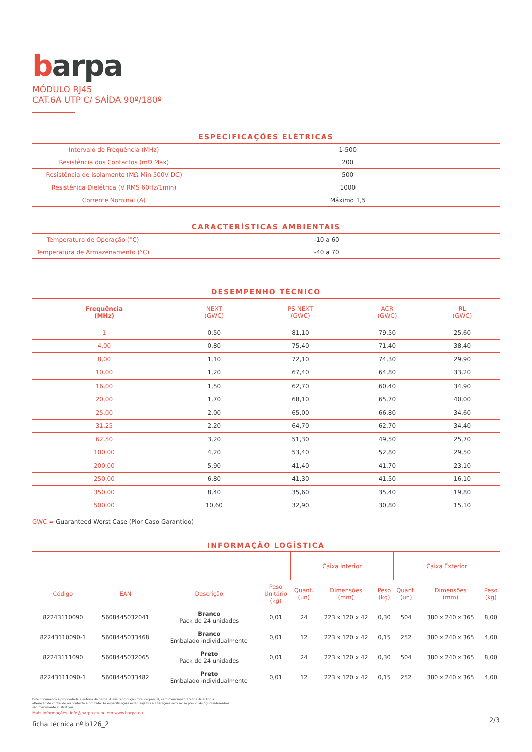barpa
MÓDULO RJ45
CAT.6A UTP C/ SAÍDA 90º/180º
ESPECIFICAÇÕES ELÉTRICAS
| Intervalo de Frequência (MHz) | 1-500 |
| Resistência dos Contactos (mΩ Max) | 200 |
| Resistência de Isolamento (MΩ Min 500V DC) | 500 |
| Resistênica Dielétrica (V RMS 60Hz/1min) | 1000 |
| Corrente Nominal (A) | Máximo 1,5 |
CARACTERÍSTICAS AMBIENTAIS
| Temperatura de Operação (°C) | -10 a 60 |
| Temperatura de Armazenamento (°C) | -40 a 70 |
DESEMPENHO TÉCNICO
| Frequência (MHz) | NEXT (GWC) | PS NEXT (GWC) | ACR (GWC) | RL (GWC) |
| --- | --- | --- | --- | --- |
| 1 | 0,50 | 81,10 | 79,50 | 25,60 |
| 4,00 | 0,80 | 75,40 | 71,40 | 38,40 |
| 8,00 | 1,10 | 72,10 | 74,30 | 29,90 |
| 10,00 | 1,20 | 67,40 | 64,80 | 33,20 |
| 16,00 | 1,50 | 62,70 | 60,40 | 34,90 |
| 20,00 | 1,70 | 68,10 | 65,70 | 40,00 |
| 25,00 | 2,00 | 65,00 | 66,80 | 34,60 |
| 31,25 | 2,20 | 64,70 | 62,70 | 34,40 |
| 62,50 | 3,20 | 51,30 | 49,50 | 25,70 |
| 100,00 | 4,20 | 53,40 | 52,80 | 29,50 |
| 200,00 | 5,90 | 41,40 | 41,70 | 23,10 |
| 250,00 | 6,80 | 41,30 | 41,50 | 16,10 |
| 350,00 | 8,40 | 35,60 | 35,40 | 19,80 |
| 500,00 | 10,60 | 32,90 | 30,80 | 15,10 |
GWC = Guaranteed Worst Case (Pior Caso Garantido)
INFORMAÇÃO LOGÍSTICA
| | | | | Caixa Interior | | | Caixa Exterior | | |
| --- | --- | --- | --- | --- | --- | --- | --- | --- | --- |
| Código | EAN | Descrição | Peso Unitário (kg) | Quant. (un) | Dimensões (mm) | Peso (kg) | Quant. (un) | Dimensões (mm) | Peso (kg) |
| 82243110090 | 5608445032041 | Branco Pack de 24 unidades | 0,01 | 24 | 223 x 120 x 42 | 0,30 | 504 | 380 x 240 x 365 | 8,00 |
| 82243110090-1 | 5608445033468 | Branco Embalado individualmente | 0,01 | 12 | 223 x 120 x 42 | 0,15 | 252 | 380 x 240 x 365 | 4,00 |
| 82243111090 | 5608445032065 | Preto Pack de 24 unidades | 0,01 | 24 | 223 x 120 x 42 | 0,30 | 504 | 380 x 240 x 365 | 8,00 |
| 82243111090-1 | 5608445033482 | Preto Embalado individualmente | 0,01 | 12 | 223 x 120 x 42 | 0,15 | 252 | 380 x 240 x 365 | 4,00 |
Este documento é propriedade e autoria da barpa. A sua reprodução total ou parcial, sem mencionar direitos de autor, e
alteração de conteúdo ou contexto é proibida. As especificações estão sujeitas a alterações sem aviso prévio. As figuras/desenhos
são meramente ilustrativos.
Mais informações: info@barpa.eu ou em www.barpa.eu
ficha técnica nº b126_2 2/3